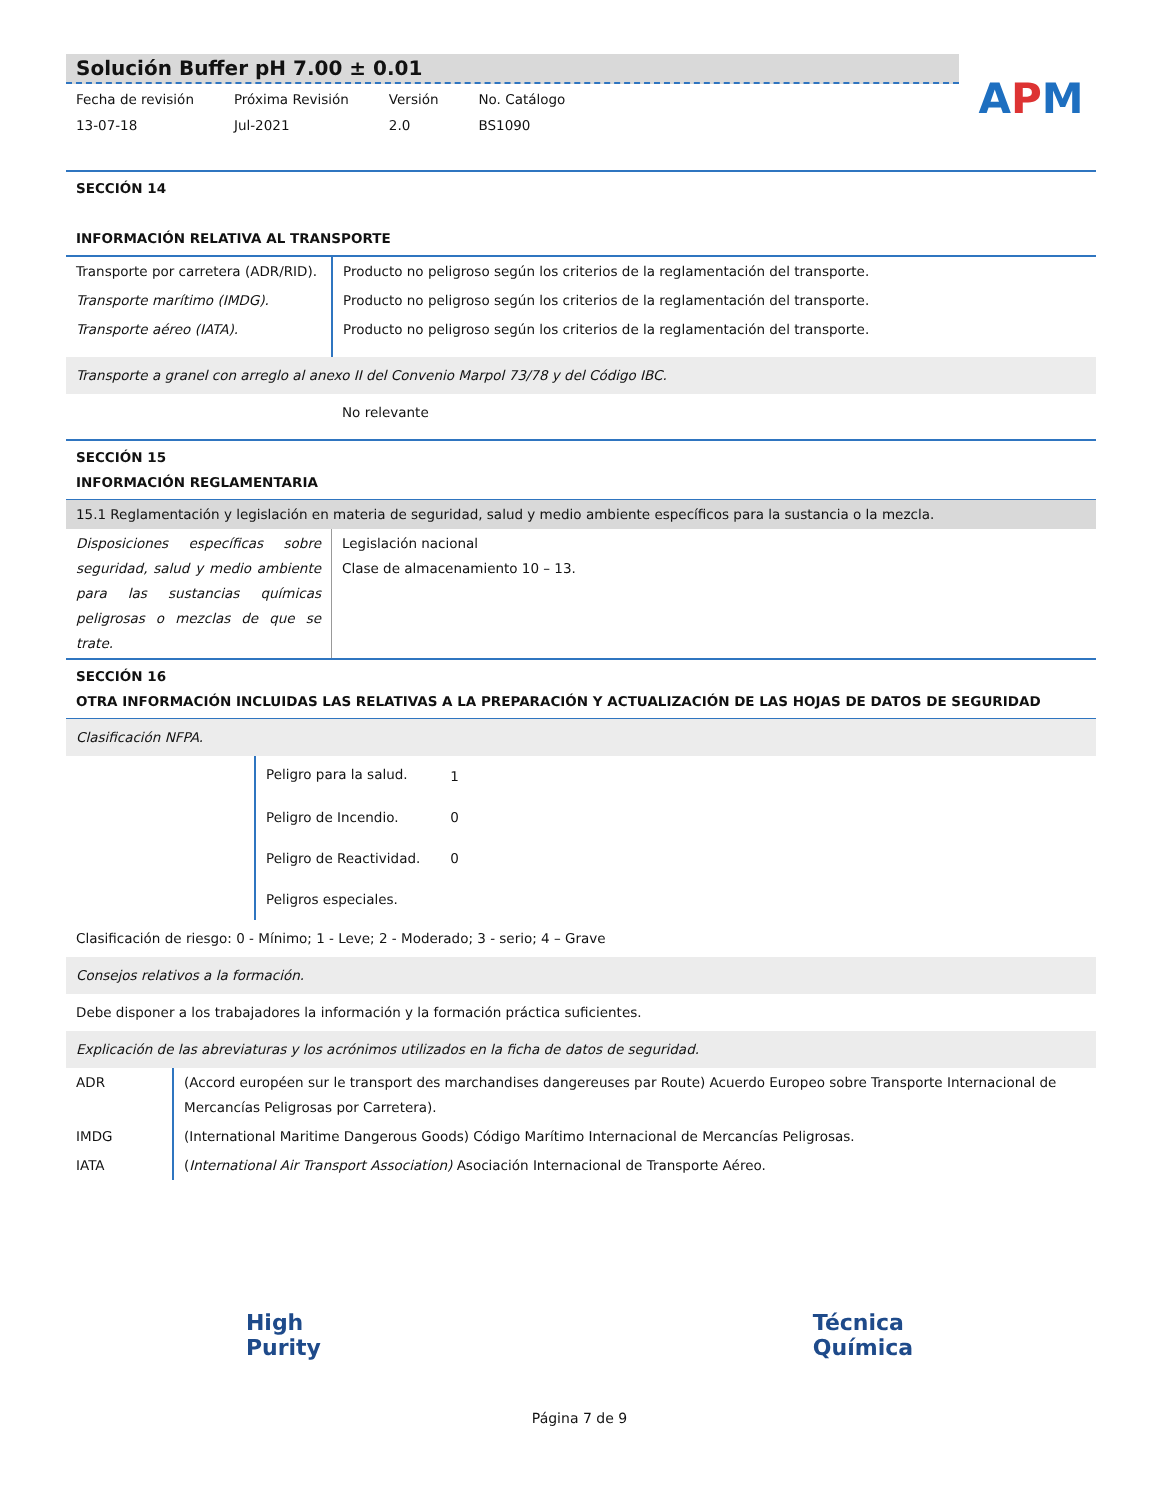APM
Solución Buffer pH 7.00 ± 0.01
Fecha de revisión
13-07-18
Próxima Revisión
Jul-2021
Versión
2.0
No. Catálogo
BS1090
SECCIÓN 14
INFORMACIÓN RELATIVA AL TRANSPORTE
| Transporte por carretera (ADR/RID). | Producto no peligroso según los criterios de la reglamentación del transporte. |
| Transporte marítimo (IMDG). | Producto no peligroso según los criterios de la reglamentación del transporte. |
| Transporte aéreo (IATA). | Producto no peligroso según los criterios de la reglamentación del transporte. |
Transporte a granel con arreglo al anexo II del Convenio Marpol 73/78 y del Código IBC.
No relevante
SECCIÓN 15
INFORMACIÓN REGLAMENTARIA
15.1 Reglamentación y legislación en materia de seguridad, salud y medio ambiente específicos para la sustancia o la mezcla.
| Disposiciones específicas sobre seguridad, salud y medio ambiente para las sustancias químicas peligrosas o mezclas de que se trate. | Legislación nacional Clase de almacenamiento 10 – 13. |
SECCIÓN 16
OTRA INFORMACIÓN INCLUIDAS LAS RELATIVAS A LA PREPARACIÓN Y ACTUALIZACIÓN DE LAS HOJAS DE DATOS DE SEGURIDAD
Clasificación NFPA.
| Peligro para la salud. | 1 |
| Peligro de Incendio. | 0 |
| Peligro de Reactividad. | 0 |
| Peligros especiales. | |
Clasificación de riesgo: 0 - Mínimo; 1 - Leve; 2 - Moderado; 3 - serio; 4 – Grave
Consejos relativos a la formación.
Debe disponer a los trabajadores la información y la formación práctica suficientes.
Explicación de las abreviaturas y los acrónimos utilizados en la ficha de datos de seguridad.
| ADR | (Accord européen sur le transport des marchandises dangereuses par Route) Acuerdo Europeo sobre Transporte Internacional de Mercancías Peligrosas por Carretera). |
| IMDG | (International Maritime Dangerous Goods) Código Marítimo Internacional de Mercancías Peligrosas. |
| IATA | ( International Air Transport Association) Asociación Internacional de Transporte Aéreo. |
High
Purity
Técnica
Química
Página 7 de 9